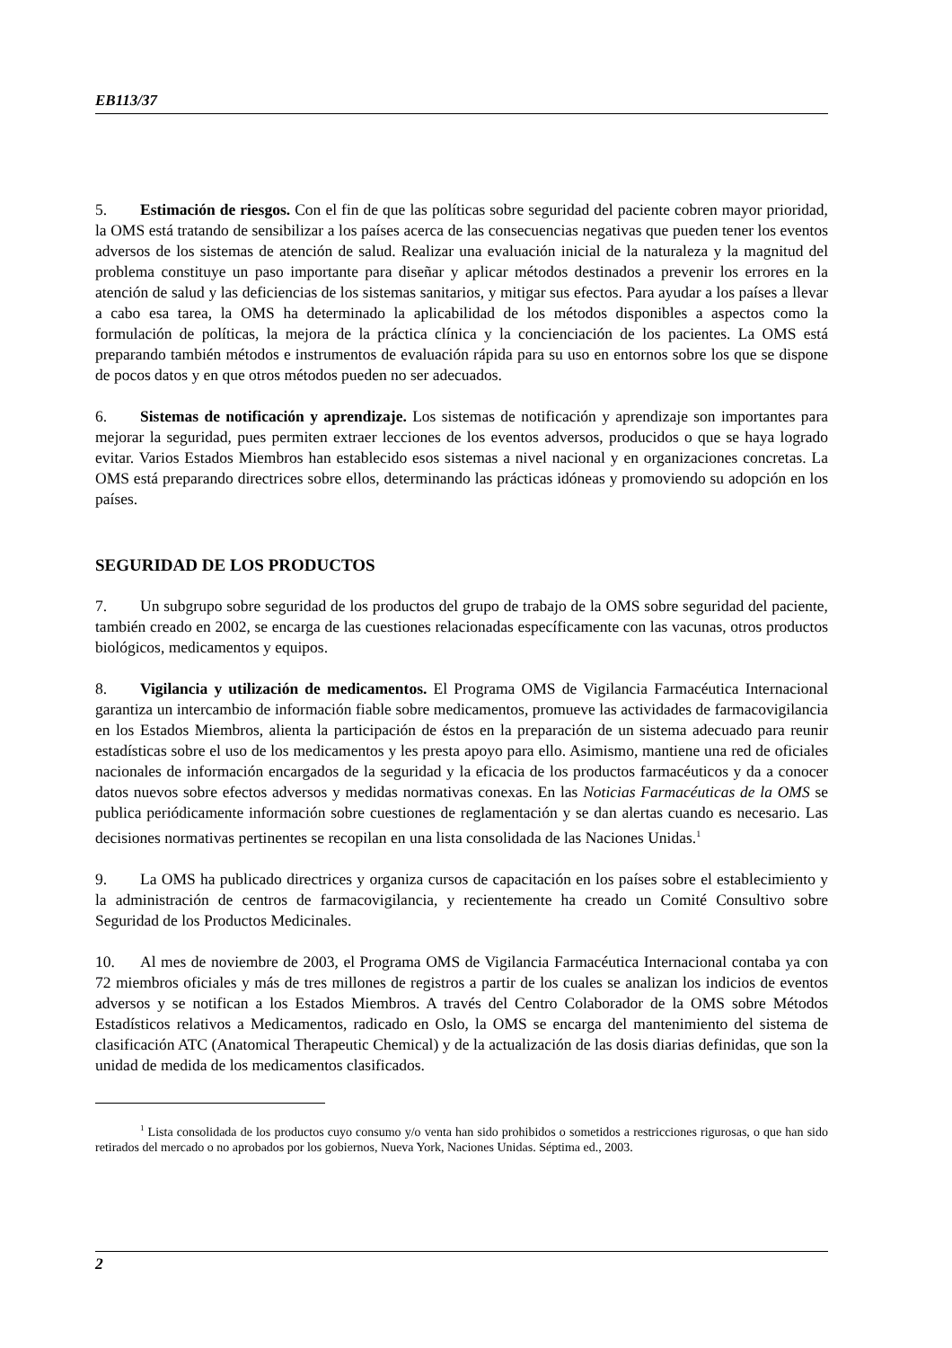EB113/37
5. Estimación de riesgos. Con el fin de que las políticas sobre seguridad del paciente cobren mayor prioridad, la OMS está tratando de sensibilizar a los países acerca de las consecuencias negativas que pueden tener los eventos adversos de los sistemas de atención de salud. Realizar una evaluación inicial de la naturaleza y la magnitud del problema constituye un paso importante para diseñar y aplicar métodos destinados a prevenir los errores en la atención de salud y las deficiencias de los sistemas sanitarios, y mitigar sus efectos. Para ayudar a los países a llevar a cabo esa tarea, la OMS ha determinado la aplicabilidad de los métodos disponibles a aspectos como la formulación de políticas, la mejora de la práctica clínica y la concienciación de los pacientes. La OMS está preparando también métodos e instrumentos de evaluación rápida para su uso en entornos sobre los que se dispone de pocos datos y en que otros métodos pueden no ser adecuados.
6. Sistemas de notificación y aprendizaje. Los sistemas de notificación y aprendizaje son importantes para mejorar la seguridad, pues permiten extraer lecciones de los eventos adversos, producidos o que se haya logrado evitar. Varios Estados Miembros han establecido esos sistemas a nivel nacional y en organizaciones concretas. La OMS está preparando directrices sobre ellos, determinando las prácticas idóneas y promoviendo su adopción en los países.
SEGURIDAD DE LOS PRODUCTOS
7. Un subgrupo sobre seguridad de los productos del grupo de trabajo de la OMS sobre seguridad del paciente, también creado en 2002, se encarga de las cuestiones relacionadas específicamente con las vacunas, otros productos biológicos, medicamentos y equipos.
8. Vigilancia y utilización de medicamentos. El Programa OMS de Vigilancia Farmacéutica Internacional garantiza un intercambio de información fiable sobre medicamentos, promueve las actividades de farmacovigilancia en los Estados Miembros, alienta la participación de éstos en la preparación de un sistema adecuado para reunir estadísticas sobre el uso de los medicamentos y les presta apoyo para ello. Asimismo, mantiene una red de oficiales nacionales de información encargados de la seguridad y la eficacia de los productos farmacéuticos y da a conocer datos nuevos sobre efectos adversos y medidas normativas conexas. En las Noticias Farmacéuticas de la OMS se publica periódicamente información sobre cuestiones de reglamentación y se dan alertas cuando es necesario. Las decisiones normativas pertinentes se recopilan en una lista consolidada de las Naciones Unidas.<sup>1</sup>
9. La OMS ha publicado directrices y organiza cursos de capacitación en los países sobre el establecimiento y la administración de centros de farmacovigilancia, y recientemente ha creado un Comité Consultivo sobre Seguridad de los Productos Medicinales.
10. Al mes de noviembre de 2003, el Programa OMS de Vigilancia Farmacéutica Internacional contaba ya con 72 miembros oficiales y más de tres millones de registros a partir de los cuales se analizan los indicios de eventos adversos y se notifican a los Estados Miembros. A través del Centro Colaborador de la OMS sobre Métodos Estadísticos relativos a Medicamentos, radicado en Oslo, la OMS se encarga del mantenimiento del sistema de clasificación ATC (Anatomical Therapeutic Chemical) y de la actualización de las dosis diarias definidas, que son la unidad de medida de los medicamentos clasificados.
<sup>1</sup> Lista consolidada de los productos cuyo consumo y/o venta han sido prohibidos o sometidos a restricciones rigurosas, o que han sido retirados del mercado o no aprobados por los gobiernos, Nueva York, Naciones Unidas. Séptima ed., 2003.
2